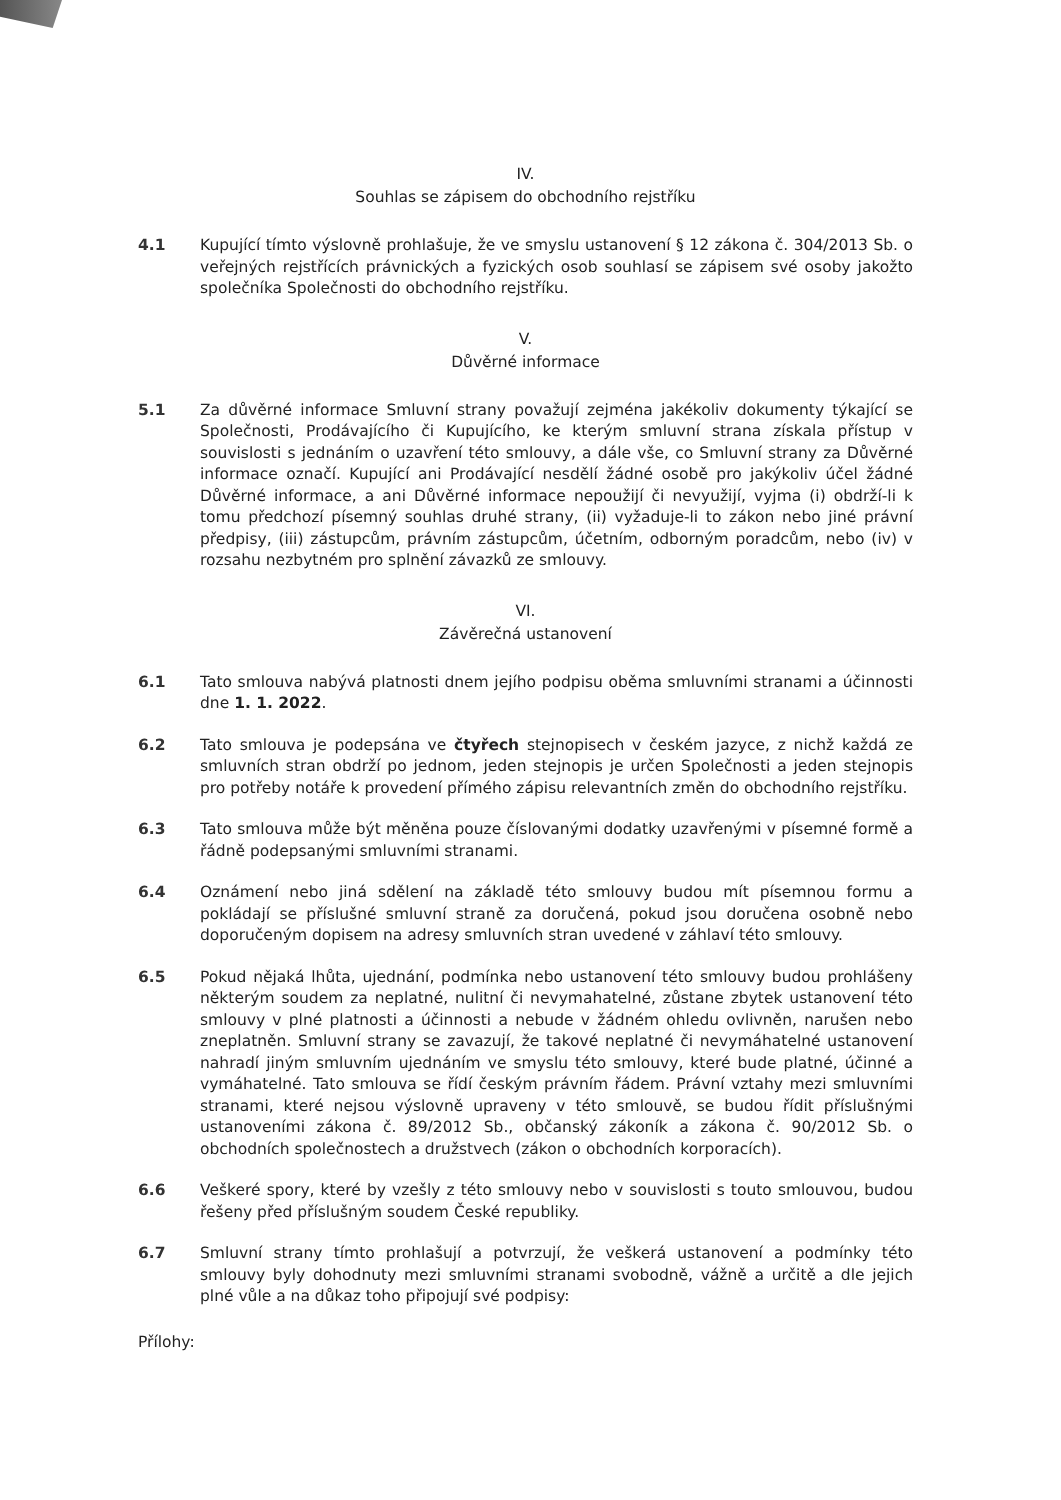IV.
Souhlas se zápisem do obchodního rejstříku
4.1 Kupující tímto výslovně prohlašuje, že ve smyslu ustanovení § 12 zákona č. 304/2013 Sb. o veřejných rejstřících právnických a fyzických osob souhlasí se zápisem své osoby jakožto společníka Společnosti do obchodního rejstříku.
V.
Důvěrné informace
5.1 Za důvěrné informace Smluvní strany považují zejména jakékoliv dokumenty týkající se Společnosti, Prodávajícího či Kupujícího, ke kterým smluvní strana získala přístup v souvislosti s jednáním o uzavření této smlouvy, a dále vše, co Smluvní strany za Důvěrné informace označí. Kupující ani Prodávající nesdělí žádné osobě pro jakýkoliv účel žádné Důvěrné informace, a ani Důvěrné informace nepoužijí či nevyužijí, vyjma (i) obdrží-li k tomu předchozí písemný souhlas druhé strany, (ii) vyžaduje-li to zákon nebo jiné právní předpisy, (iii) zástupcům, právním zástupcům, účetním, odborným poradcům, nebo (iv) v rozsahu nezbytném pro splnění závazků ze smlouvy.
VI.
Závěrečná ustanovení
6.1 Tato smlouva nabývá platnosti dnem jejího podpisu oběma smluvními stranami a účinnosti dne 1. 1. 2022.
6.2 Tato smlouva je podepsána ve čtyřech stejnopisech v českém jazyce, z nichž každá ze smluvních stran obdrží po jednom, jeden stejnopis je určen Společnosti a jeden stejnopis pro potřeby notáře k provedení přímého zápisu relevantních změn do obchodního rejstříku.
6.3 Tato smlouva může být měněna pouze číslovanými dodatky uzavřenými v písemné formě a řádně podepsanými smluvními stranami.
6.4 Oznámení nebo jiná sdělení na základě této smlouvy budou mít písemnou formu a pokládají se příslušné smluvní straně za doručená, pokud jsou doručena osobně nebo doporučeným dopisem na adresy smluvních stran uvedené v záhlaví této smlouvy.
6.5 Pokud nějaká lhůta, ujednání, podmínka nebo ustanovení této smlouvy budou prohlášeny některým soudem za neplatné, nulitní či nevymahatelné, zůstane zbytek ustanovení této smlouvy v plné platnosti a účinnosti a nebude v žádném ohledu ovlivněn, narušen nebo zneplatněn. Smluvní strany se zavazují, že takové neplatné či nevymáhatelné ustanovení nahradí jiným smluvním ujednáním ve smyslu této smlouvy, které bude platné, účinné a vymáhatelné. Tato smlouva se řídí českým právním řádem. Právní vztahy mezi smluvními stranami, které nejsou výslovně upraveny v této smlouvě, se budou řídit příslušnými ustanoveními zákona č. 89/2012 Sb., občanský zákoník a zákona č. 90/2012 Sb. o obchodních společnostech a družstvech (zákon o obchodních korporacích).
6.6 Veškeré spory, které by vzešly z této smlouvy nebo v souvislosti s touto smlouvou, budou řešeny před příslušným soudem České republiky.
6.7 Smluvní strany tímto prohlašují a potvrzují, že veškerá ustanovení a podmínky této smlouvy byly dohodnuty mezi smluvními stranami svobodně, vážně a určitě a dle jejich plné vůle a na důkaz toho připojují své podpisy:
Přílohy: